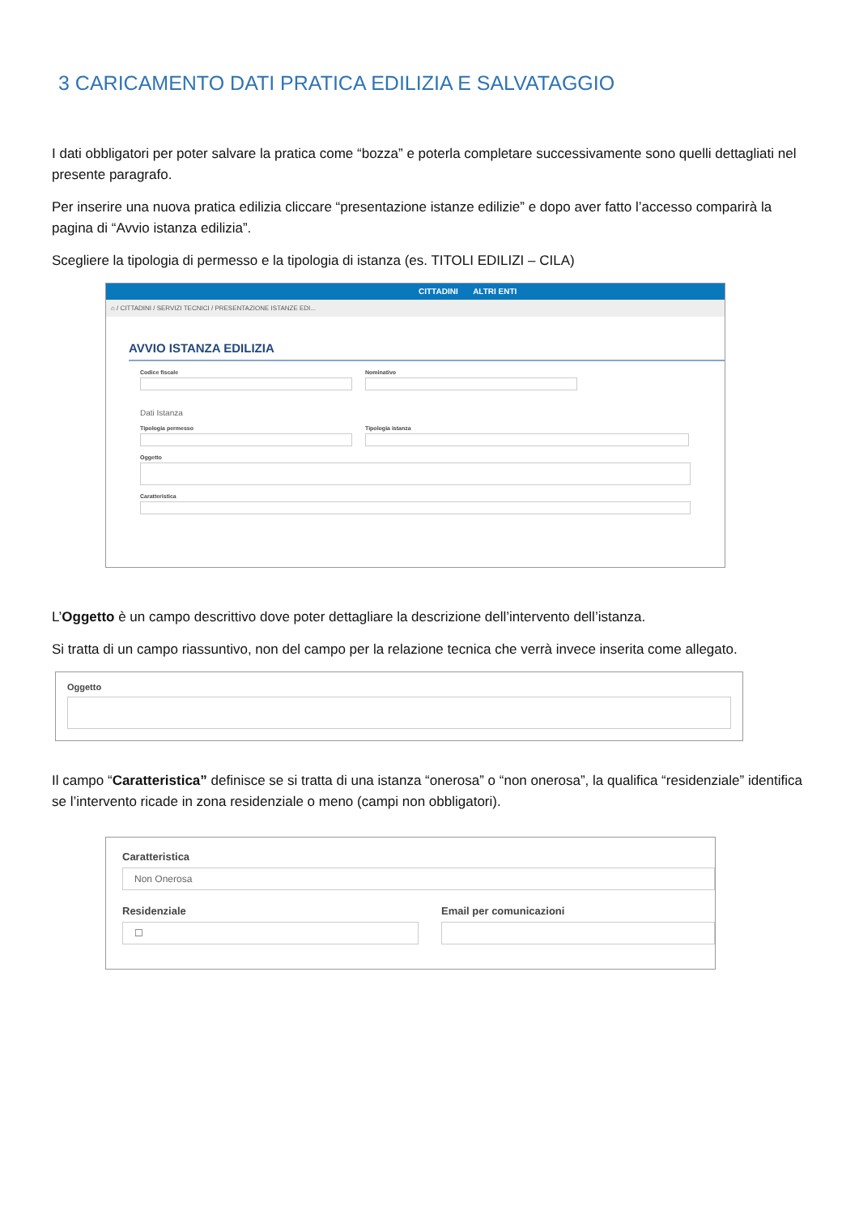3 CARICAMENTO DATI PRATICA EDILIZIA E SALVATAGGIO
I dati obbligatori per poter salvare la pratica come “bozza” e poterla completare successivamente sono quelli dettagliati nel presente paragrafo.
Per inserire una nuova pratica edilizia cliccare “presentazione istanze edilizie” e dopo aver fatto l’accesso comparirà la pagina di “Avvio istanza edilizia”.
Scegliere la tipologia di permesso e la tipologia di istanza (es. TITOLI EDILIZI – CILA)
CITTADINI ALTRI ENTI
⌂ / CITTADINI / SERVIZI TECNICI / PRESENTAZIONE ISTANZE EDI...
AVVIO ISTANZA EDILIZIA
Codice fiscale Nominativo
Dati Istanza
Tipologia permesso Tipologia istanza
Oggetto
Caratteristica
L’Oggetto è un campo descrittivo dove poter dettagliare la descrizione dell’intervento dell’istanza.
Si tratta di un campo riassuntivo, non del campo per la relazione tecnica che verrà invece inserita come allegato.
Oggetto
Il campo “Caratteristica” definisce se si tratta di una istanza “onerosa” o “non onerosa”, la qualifica “residenziale” identifica se l’intervento ricade in zona residenziale o meno (campi non obbligatori).
Caratteristica
Non Onerosa
Residenziale
☐
Email per comunicazioni